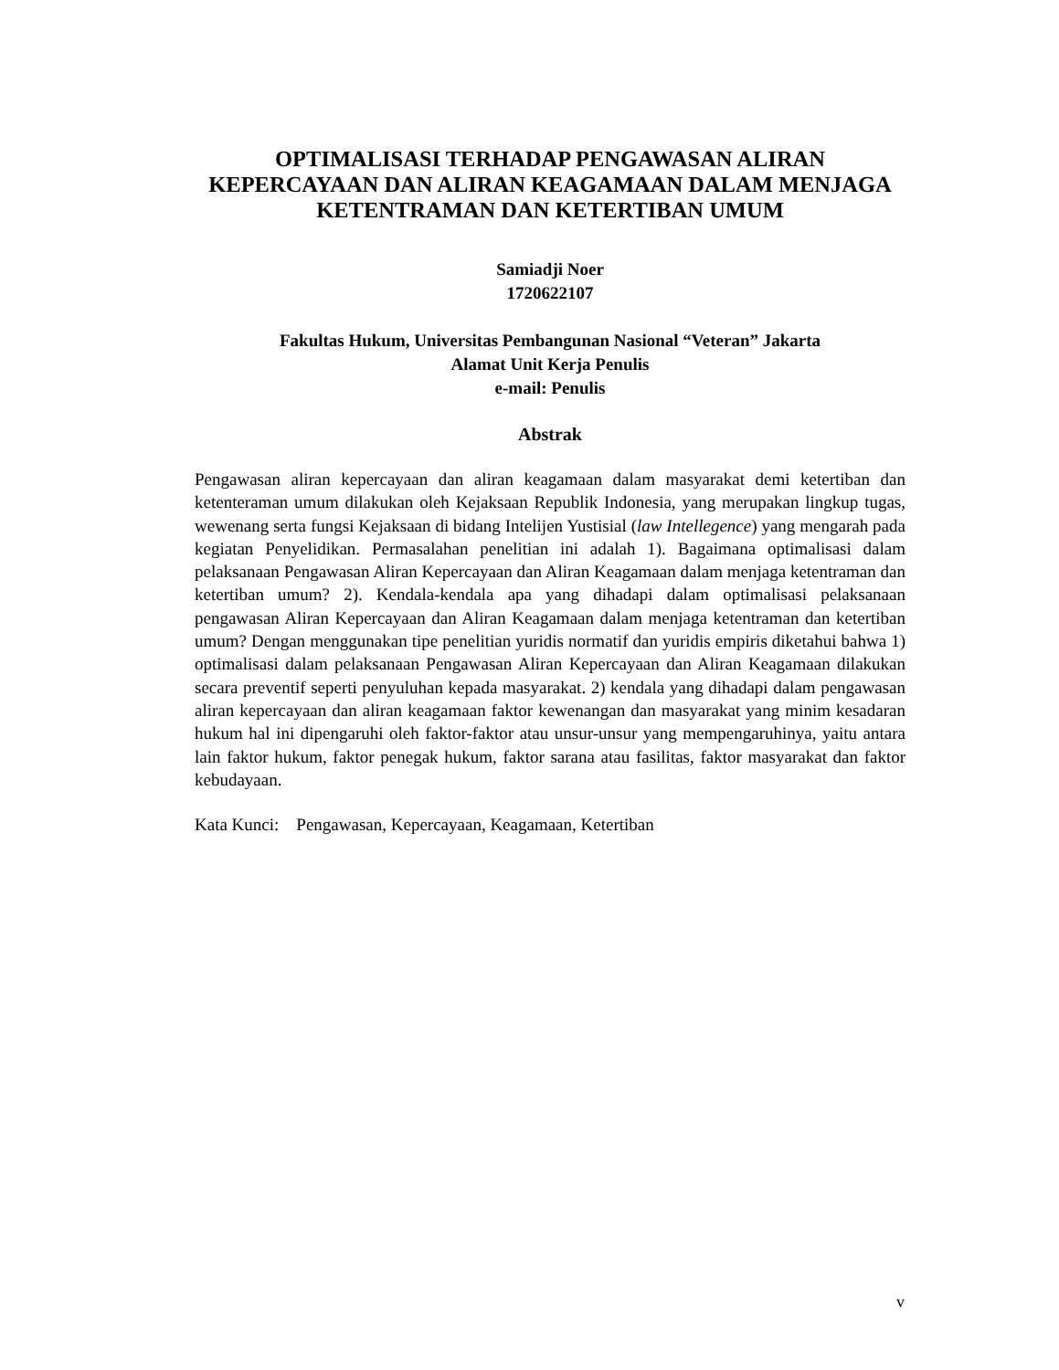OPTIMALISASI TERHADAP PENGAWASAN ALIRAN KEPERCAYAAN DAN ALIRAN KEAGAMAAN DALAM MENJAGA KETENTRAMAN DAN KETERTIBAN UMUM
Samiadji Noer
1720622107
Fakultas Hukum, Universitas Pembangunan Nasional “Veteran” Jakarta
Alamat Unit Kerja Penulis
e-mail: Penulis
Abstrak
Pengawasan aliran kepercayaan dan aliran keagamaan dalam masyarakat demi ketertiban dan ketenteraman umum dilakukan oleh Kejaksaan Republik Indonesia, yang merupakan lingkup tugas, wewenang serta fungsi Kejaksaan di bidang Intelijen Yustisial (law Intellegence) yang mengarah pada kegiatan Penyelidikan. Permasalahan penelitian ini adalah 1). Bagaimana optimalisasi dalam pelaksanaan Pengawasan Aliran Kepercayaan dan Aliran Keagamaan dalam menjaga ketentraman dan ketertiban umum? 2). Kendala-kendala apa yang dihadapi dalam optimalisasi pelaksanaan pengawasan Aliran Kepercayaan dan Aliran Keagamaan dalam menjaga ketentraman dan ketertiban umum? Dengan menggunakan tipe penelitian yuridis normatif dan yuridis empiris diketahui bahwa 1) optimalisasi dalam pelaksanaan Pengawasan Aliran Kepercayaan dan Aliran Keagamaan dilakukan secara preventif seperti penyuluhan kepada masyarakat. 2) kendala yang dihadapi dalam pengawasan aliran kepercayaan dan aliran keagamaan faktor kewenangan dan masyarakat yang minim kesadaran hukum hal ini dipengaruhi oleh faktor-faktor atau unsur-unsur yang mempengaruhinya, yaitu antara lain faktor hukum, faktor penegak hukum, faktor sarana atau fasilitas, faktor masyarakat dan faktor kebudayaan.
Kata Kunci: Pengawasan, Kepercayaan, Keagamaan, Ketertiban
v